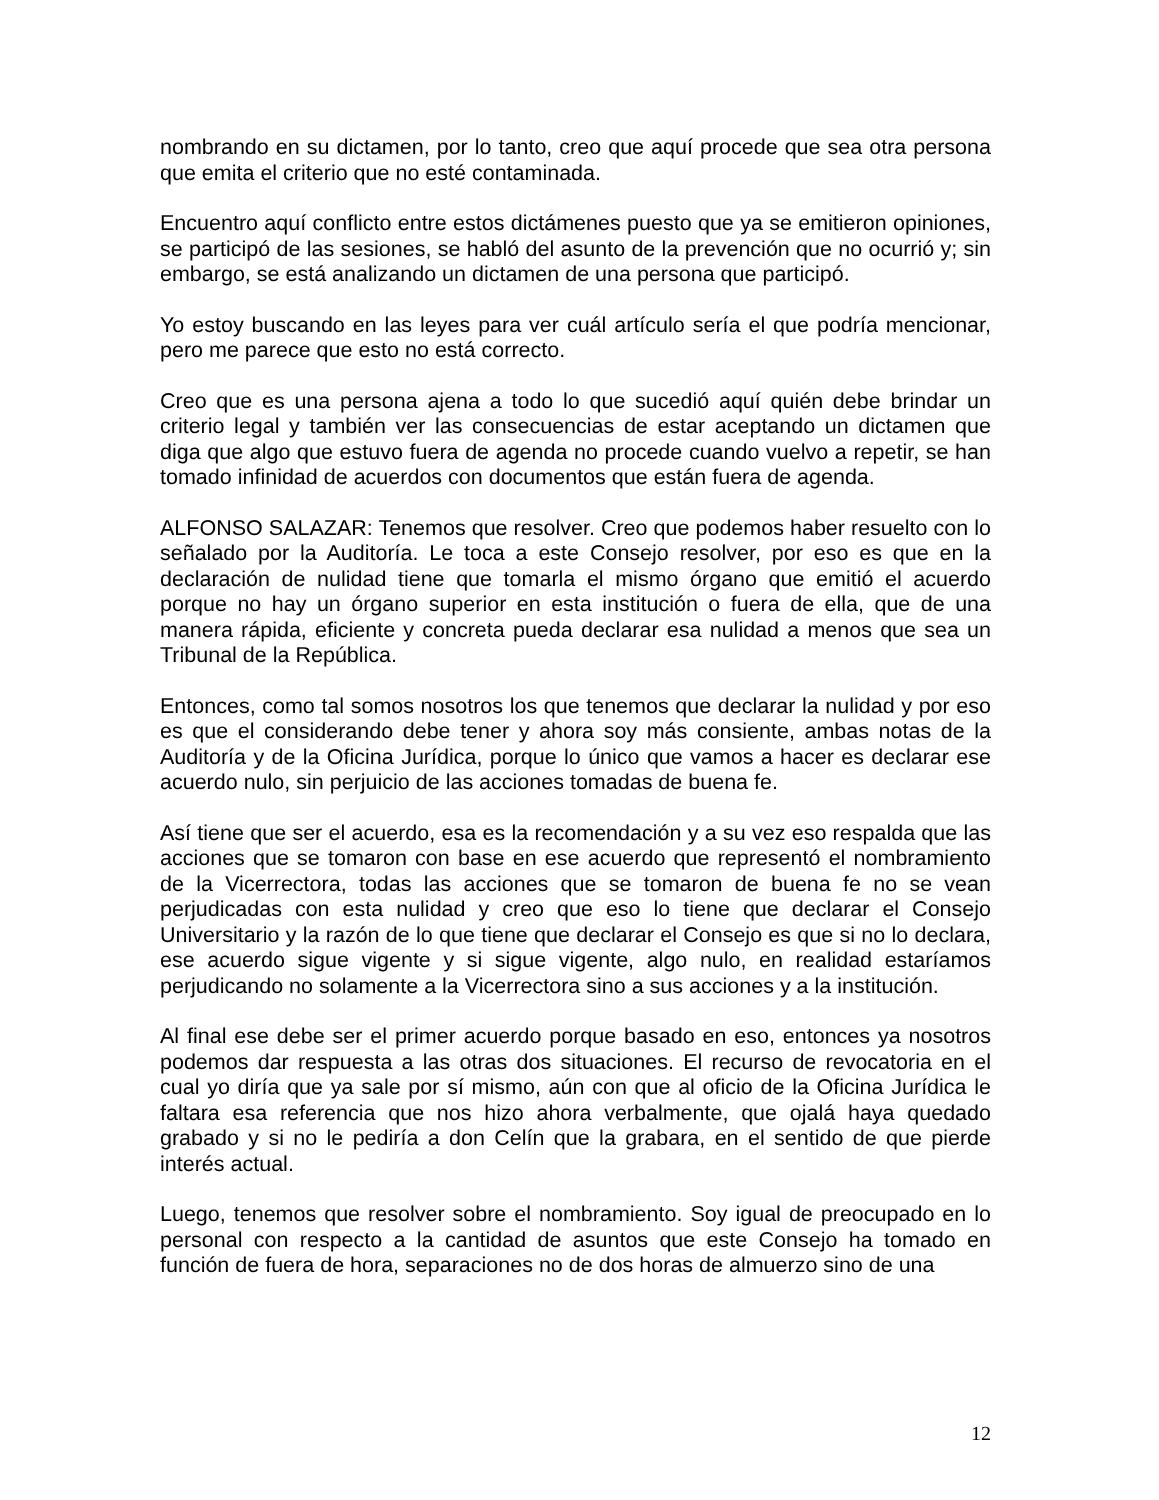nombrando en su dictamen, por lo tanto, creo que aquí procede que sea otra persona que emita el criterio que no esté contaminada.
Encuentro aquí conflicto entre estos dictámenes puesto que ya se emitieron opiniones, se participó de las sesiones, se habló del asunto de la prevención que no ocurrió y; sin embargo, se está analizando un dictamen de una persona que participó.
Yo estoy buscando en las leyes para ver cuál artículo sería el que podría mencionar, pero me parece que esto no está correcto.
Creo que es una persona ajena a todo lo que sucedió aquí quién debe brindar un criterio legal y también ver las consecuencias de estar aceptando un dictamen que diga que algo que estuvo fuera de agenda no procede cuando vuelvo a repetir, se han tomado infinidad de acuerdos con documentos que están fuera de agenda.
ALFONSO SALAZAR: Tenemos que resolver. Creo que podemos haber resuelto con lo señalado por la Auditoría. Le toca a este Consejo resolver, por eso es que en la declaración de nulidad tiene que tomarla el mismo órgano que emitió el acuerdo porque no hay un órgano superior en esta institución o fuera de ella, que de una manera rápida, eficiente y concreta pueda declarar esa nulidad a menos que sea un Tribunal de la República.
Entonces, como tal somos nosotros los que tenemos que declarar la nulidad y por eso es que el considerando debe tener y ahora soy más consiente, ambas notas de la Auditoría y de la Oficina Jurídica, porque lo único que vamos a hacer es declarar ese acuerdo nulo, sin perjuicio de las acciones tomadas de buena fe.
Así tiene que ser el acuerdo, esa es la recomendación y a su vez eso respalda que las acciones que se tomaron con base en ese acuerdo que representó el nombramiento de la Vicerrectora, todas las acciones que se tomaron de buena fe no se vean perjudicadas con esta nulidad y creo que eso lo tiene que declarar el Consejo Universitario y la razón de lo que tiene que declarar el Consejo es que si no lo declara, ese acuerdo sigue vigente y si sigue vigente, algo nulo, en realidad estaríamos perjudicando no solamente a la Vicerrectora sino a sus acciones y a la institución.
Al final ese debe ser el primer acuerdo porque basado en eso, entonces ya nosotros podemos dar respuesta a las otras dos situaciones. El recurso de revocatoria en el cual yo diría que ya sale por sí mismo, aún con que al oficio de la Oficina Jurídica le faltara esa referencia que nos hizo ahora verbalmente, que ojalá haya quedado grabado y si no le pediría a don Celín que la grabara, en el sentido de que pierde interés actual.
Luego, tenemos que resolver sobre el nombramiento. Soy igual de preocupado en lo personal con respecto a la cantidad de asuntos que este Consejo ha tomado en función de fuera de hora, separaciones no de dos horas de almuerzo sino de una
12